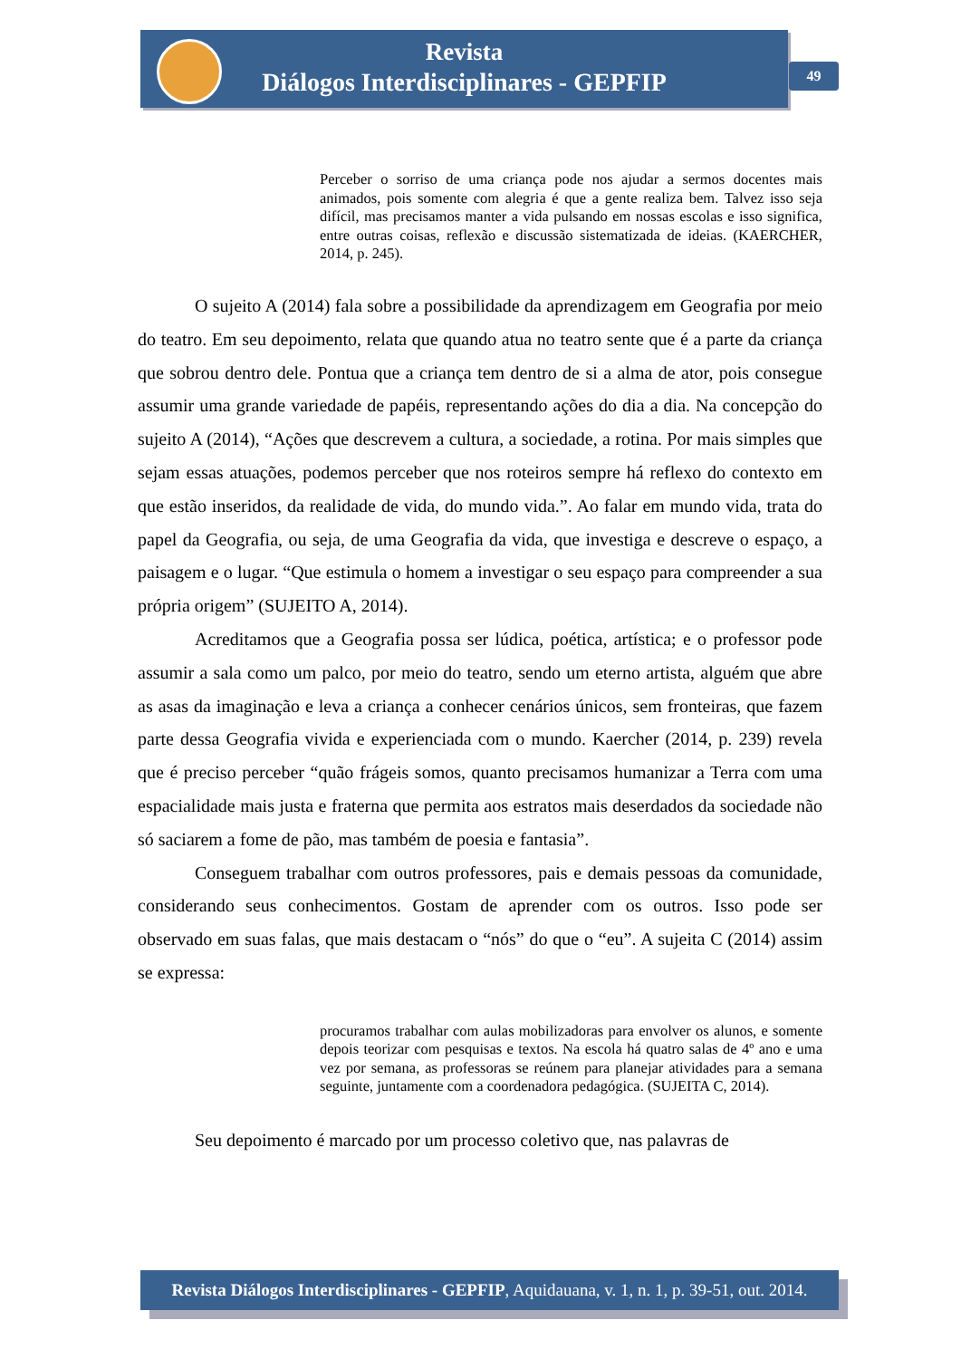Revista
Diálogos Interdisciplinares - GEPFIP
49
Perceber o sorriso de uma criança pode nos ajudar a sermos docentes mais animados, pois somente com alegria é que a gente realiza bem. Talvez isso seja difícil, mas precisamos manter a vida pulsando em nossas escolas e isso significa, entre outras coisas, reflexão e discussão sistematizada de ideias. (KAERCHER, 2014, p. 245).
O sujeito A (2014) fala sobre a possibilidade da aprendizagem em Geografia por meio do teatro. Em seu depoimento, relata que quando atua no teatro sente que é a parte da criança que sobrou dentro dele. Pontua que a criança tem dentro de si a alma de ator, pois consegue assumir uma grande variedade de papéis, representando ações do dia a dia. Na concepção do sujeito A (2014), “Ações que descrevem a cultura, a sociedade, a rotina. Por mais simples que sejam essas atuações, podemos perceber que nos roteiros sempre há reflexo do contexto em que estão inseridos, da realidade de vida, do mundo vida.”. Ao falar em mundo vida, trata do papel da Geografia, ou seja, de uma Geografia da vida, que investiga e descreve o espaço, a paisagem e o lugar. “Que estimula o homem a investigar o seu espaço para compreender a sua própria origem” (SUJEITO A, 2014).
Acreditamos que a Geografia possa ser lúdica, poética, artística; e o professor pode assumir a sala como um palco, por meio do teatro, sendo um eterno artista, alguém que abre as asas da imaginação e leva a criança a conhecer cenários únicos, sem fronteiras, que fazem parte dessa Geografia vivida e experienciada com o mundo. Kaercher (2014, p. 239) revela que é preciso perceber “quão frágeis somos, quanto precisamos humanizar a Terra com uma espacialidade mais justa e fraterna que permita aos estratos mais deserdados da sociedade não só saciarem a fome de pão, mas também de poesia e fantasia”.
Conseguem trabalhar com outros professores, pais e demais pessoas da comunidade, considerando seus conhecimentos. Gostam de aprender com os outros. Isso pode ser observado em suas falas, que mais destacam o “nós” do que o “eu”. A sujeita C (2014) assim se expressa:
procuramos trabalhar com aulas mobilizadoras para envolver os alunos, e somente depois teorizar com pesquisas e textos. Na escola há quatro salas de 4º ano e uma vez por semana, as professoras se reúnem para planejar atividades para a semana seguinte, juntamente com a coordenadora pedagógica. (SUJEITA C, 2014).
Seu depoimento é marcado por um processo coletivo que, nas palavras de
Revista Diálogos Interdisciplinares - GEPFIP, Aquidauana, v. 1, n. 1, p. 39-51, out. 2014.